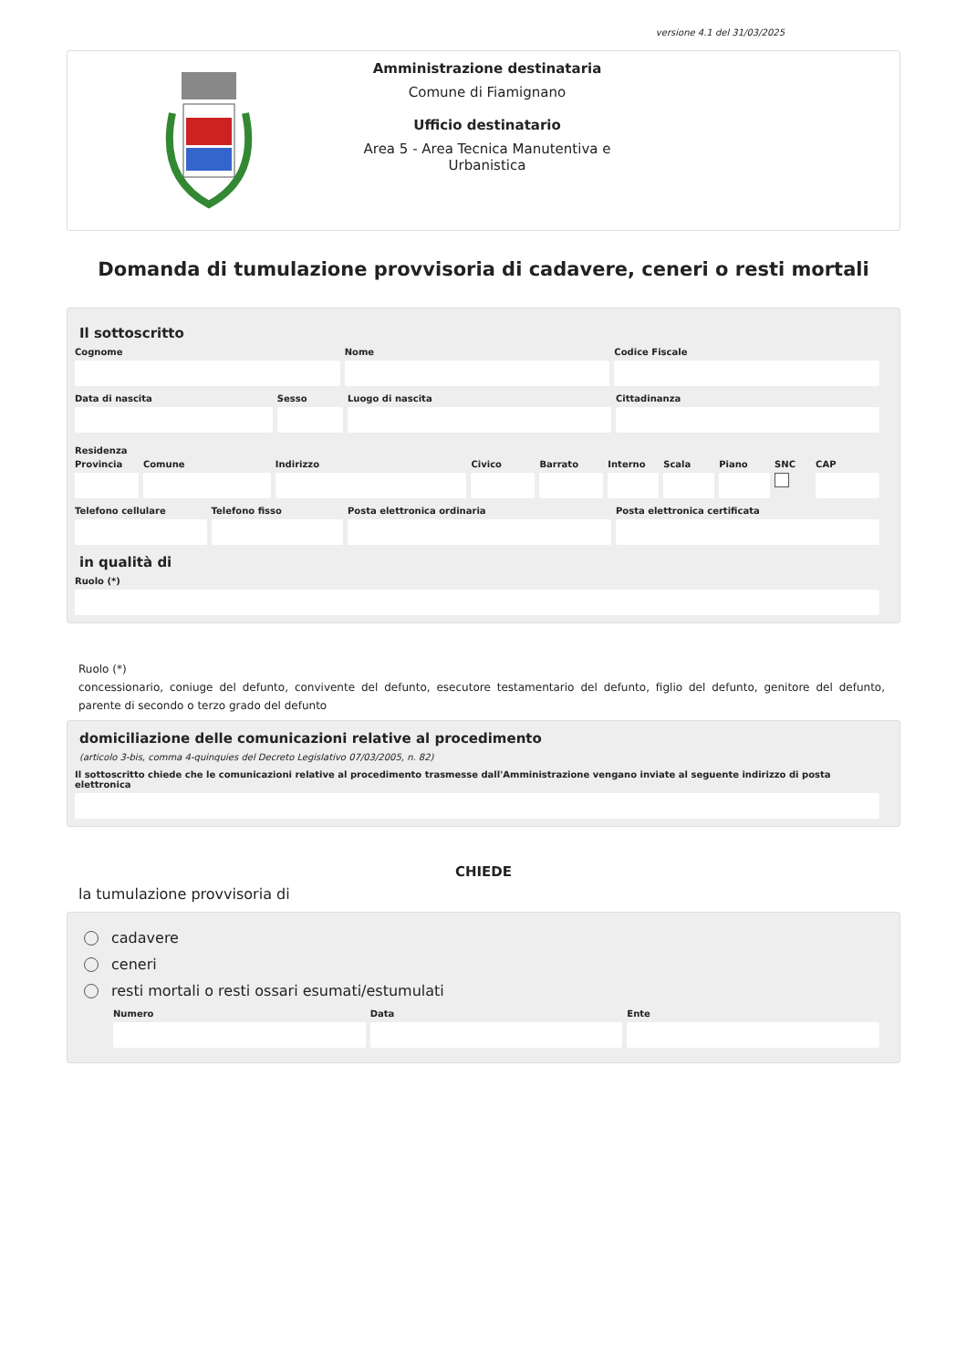versione 4.1 del 31/03/2025
Amministrazione destinataria
Comune di Fiamignano
Ufficio destinatario
Area 5 - Area Tecnica Manutentiva e Urbanistica
Domanda di tumulazione provvisoria di cadavere, ceneri o resti mortali
Il sottoscritto
Cognome Nome Codice Fiscale
Data di nascita Sesso Luogo di nascita Cittadinanza
Residenza
Provincia Comune Indirizzo Civico Barrato Interno Scala Piano SNC CAP
Telefono cellulare Telefono fisso Posta elettronica ordinaria Posta elettronica certificata
in qualità di
Ruolo (*)
Ruolo (*)
concessionario, coniuge del defunto, convivente del defunto, esecutore testamentario del defunto, figlio del defunto, genitore del defunto, parente di secondo o terzo grado del defunto
domiciliazione delle comunicazioni relative al procedimento
(articolo 3-bis, comma 4-quinquies del Decreto Legislativo 07/03/2005, n. 82)
Il sottoscritto chiede che le comunicazioni relative al procedimento trasmesse dall'Amministrazione vengano inviate al seguente indirizzo di posta elettronica
CHIEDE
la tumulazione provvisoria di
cadavere
ceneri
resti mortali o resti ossari esumati/estumulati
Numero Data Ente